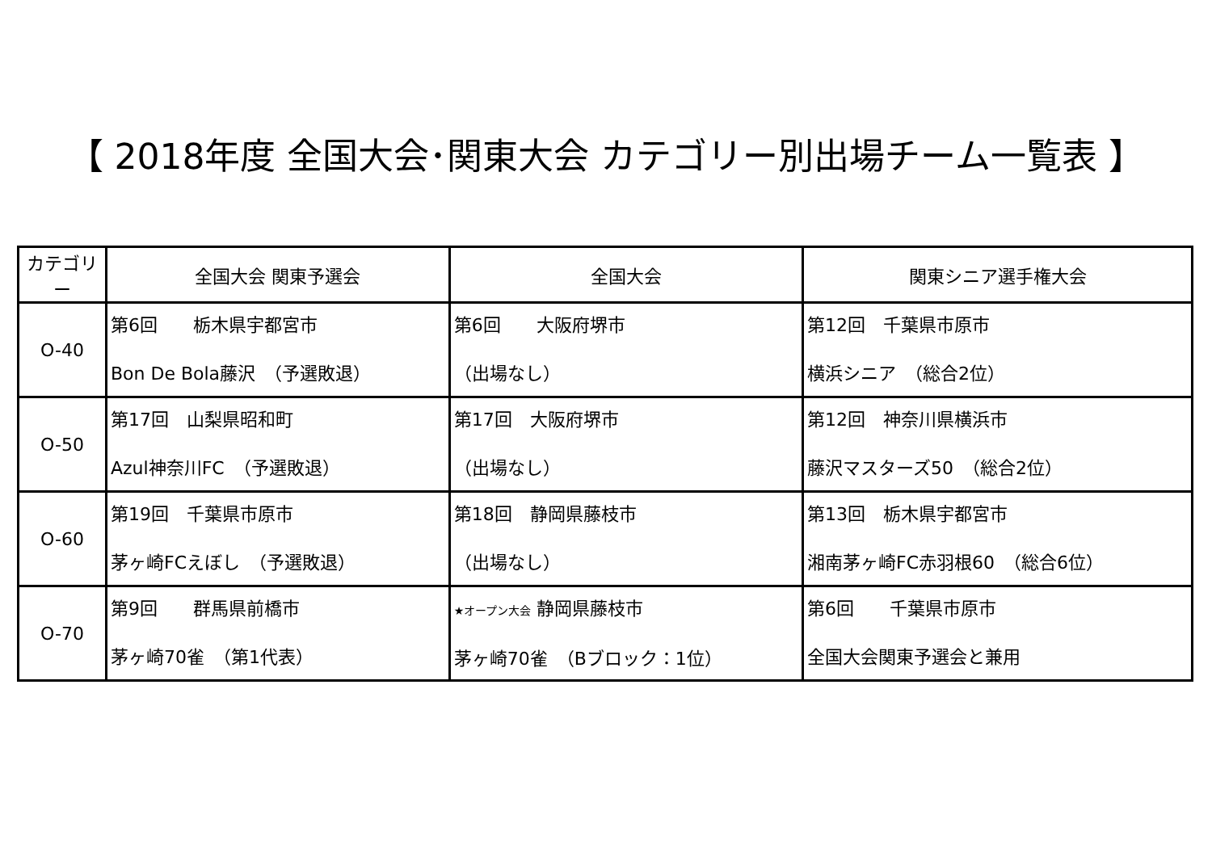【 2018年度 全国大会･関東大会 カテゴリー別出場チーム一覧表 】
| カテゴリー | 全国大会 関東予選会 | 全国大会 | 関東シニア選手権大会 |
| --- | --- | --- | --- |
| O-40 | 第6回 栃木県宇都宮市 Bon De Bola藤沢 （予選敗退） | 第6回 大阪府堺市 （出場なし） | 第12回 千葉県市原市 横浜シニア （総合2位） |
| O-50 | 第17回 山梨県昭和町 Azul神奈川FC （予選敗退） | 第17回 大阪府堺市 （出場なし） | 第12回 神奈川県横浜市 藤沢マスターズ50 （総合2位） |
| O-60 | 第19回 千葉県市原市 茅ヶ崎FCえぼし （予選敗退） | 第18回 静岡県藤枝市 （出場なし） | 第13回 栃木県宇都宮市 湘南茅ヶ崎FC赤羽根60 （総合6位） |
| O-70 | 第9回 群馬県前橋市 茅ヶ崎70雀 （第1代表） | ★オープン大会 静岡県藤枝市 茅ヶ崎70雀 （Bブロック：1位） | 第6回 千葉県市原市 全国大会関東予選会と兼用 |